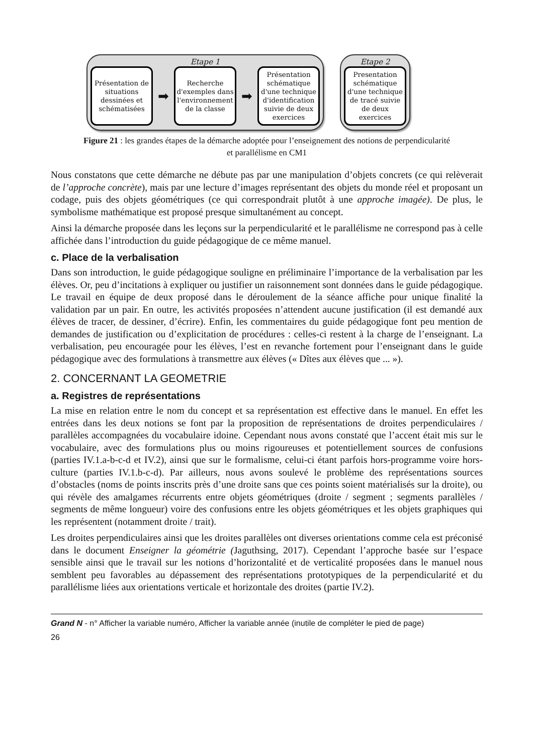Etape 1
Présentation de situations dessinées et schématisées
➡
Recherche d'exemples dans l'environnement de la classe
➡
Présentation schématique d'une technique d'identification suivie de deux exercices
Etape 2
Presentation schématique d'une technique de tracé suivie de deux exercices
Figure 21 : les grandes étapes de la démarche adoptée pour l’enseignement des notions de perpendicularité et parallélisme en CM1
Nous constatons que cette démarche ne débute pas par une manipulation d’objets concrets (ce qui relèverait de l’approche concrète), mais par une lecture d’images représentant des objets du monde réel et proposant un codage, puis des objets géométriques (ce qui correspondrait plutôt à une approche imagée). De plus, le symbolisme mathématique est proposé presque simultanément au concept.
Ainsi la démarche proposée dans les leçons sur la perpendicularité et le parallélisme ne correspond pas à celle affichée dans l’introduction du guide pédagogique de ce même manuel.
c. Place de la verbalisation
Dans son introduction, le guide pédagogique souligne en préliminaire l’importance de la verbalisation par les élèves. Or, peu d’incitations à expliquer ou justifier un raisonnement sont données dans le guide pédagogique. Le travail en équipe de deux proposé dans le déroulement de la séance affiche pour unique finalité la validation par un pair. En outre, les activités proposées n’attendent aucune justification (il est demandé aux élèves de tracer, de dessiner, d’écrire). Enfin, les commentaires du guide pédagogique font peu mention de demandes de justification ou d’explicitation de procédures : celles-ci restent à la charge de l’enseignant. La verbalisation, peu encouragée pour les élèves, l’est en revanche fortement pour l’enseignant dans le guide pédagogique avec des formulations à transmettre aux élèves (« Dîtes aux élèves que ... »).
2. CONCERNANT LA GEOMETRIE
a. Registres de représentations
La mise en relation entre le nom du concept et sa représentation est effective dans le manuel. En effet les entrées dans les deux notions se font par la proposition de représentations de droites perpendiculaires / parallèles accompagnées du vocabulaire idoine. Cependant nous avons constaté que l’accent était mis sur le vocabulaire, avec des formulations plus ou moins rigoureuses et potentiellement sources de confusions (parties IV.1.a-b-c-d et IV.2), ainsi que sur le formalisme, celui-ci étant parfois hors-programme voire hors-culture (parties IV.1.b-c-d). Par ailleurs, nous avons soulevé le problème des représentations sources d’obstacles (noms de points inscrits près d’une droite sans que ces points soient matérialisés sur la droite), ou qui révèle des amalgames récurrents entre objets géométriques (droite / segment ; segments parallèles / segments de même longueur) voire des confusions entre les objets géométriques et les objets graphiques qui les représentent (notamment droite / trait).
Les droites perpendiculaires ainsi que les droites parallèles ont diverses orientations comme cela est préconisé dans le document Enseigner la géométrie (Jaguthsing, 2017). Cependant l’approche basée sur l’espace sensible ainsi que le travail sur les notions d’horizontalité et de verticalité proposées dans le manuel nous semblent peu favorables au dépassement des représentations prototypiques de la perpendicularité et du parallélisme liées aux orientations verticale et horizontale des droites (partie IV.2).
Grand N - n° Afficher la variable numéro, Afficher la variable année (inutile de compléter le pied de page)
26